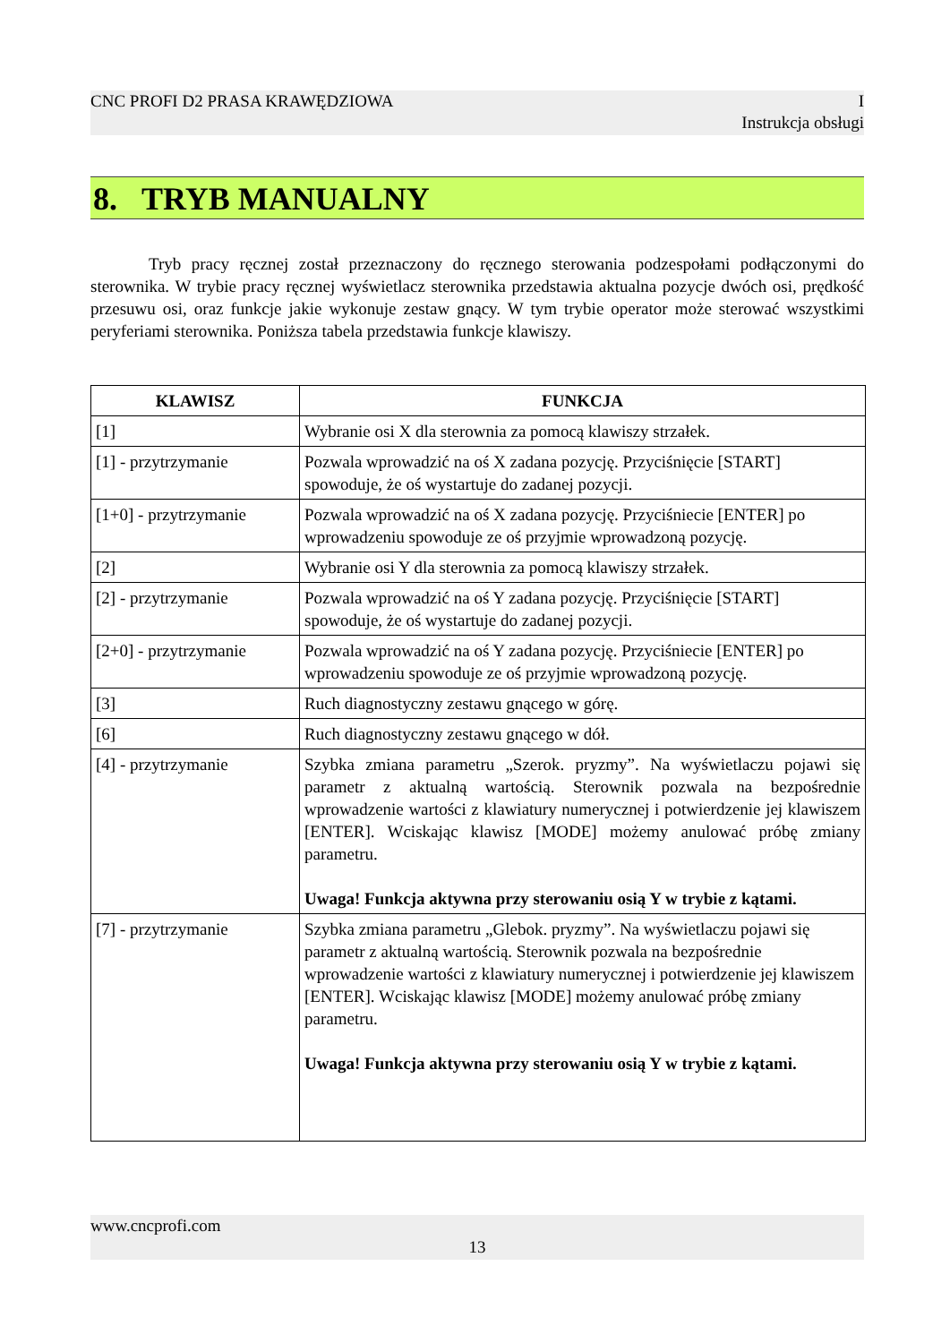CNC PROFI D2 PRASA KRAWĘDZIOWA I
Instrukcja obsługi
8. TRYB MANUALNY
Tryb pracy ręcznej został przeznaczony do ręcznego sterowania podzespołami podłączonymi do sterownika. W trybie pracy ręcznej wyświetlacz sterownika przedstawia aktualna pozycje dwóch osi, prędkość przesuwu osi, oraz funkcje jakie wykonuje zestaw gnący. W tym trybie operator może sterować wszystkimi peryferiami sterownika. Poniższa tabela przedstawia funkcje klawiszy.
| KLAWISZ | FUNKCJA |
| --- | --- |
| [1] | Wybranie osi X dla sterownia za pomocą klawiszy strzałek. |
| [1] - przytrzymanie | Pozwala wprowadzić na oś X zadana pozycję. Przyciśnięcie [START] spowoduje, że oś wystartuje do zadanej pozycji. |
| [1+0] - przytrzymanie | Pozwala wprowadzić na oś X zadana pozycję. Przyciśniecie [ENTER] po wprowadzeniu spowoduje ze oś przyjmie wprowadzoną pozycję. |
| [2] | Wybranie osi Y dla sterownia za pomocą klawiszy strzałek. |
| [2] - przytrzymanie | Pozwala wprowadzić na oś Y zadana pozycję. Przyciśnięcie [START] spowoduje, że oś wystartuje do zadanej pozycji. |
| [2+0] - przytrzymanie | Pozwala wprowadzić na oś Y zadana pozycję. Przyciśniecie [ENTER] po wprowadzeniu spowoduje ze oś przyjmie wprowadzoną pozycję. |
| [3] | Ruch diagnostyczny zestawu gnącego w górę. |
| [6] | Ruch diagnostyczny zestawu gnącego w dół. |
| [4] - przytrzymanie | Szybka zmiana parametru „Szerok. pryzmy”. Na wyświetlaczu pojawi się parametr z aktualną wartością. Sterownik pozwala na bezpośrednie wprowadzenie wartości z klawiatury numerycznej i potwierdzenie jej klawiszem [ENTER]. Wciskając klawisz [MODE] możemy anulować próbę zmiany parametru. Uwaga! Funkcja aktywna przy sterowaniu osią Y w trybie z kątami. |
| [7] - przytrzymanie | Szybka zmiana parametru „Glebok. pryzmy”. Na wyświetlaczu pojawi się parametr z aktualną wartością. Sterownik pozwala na bezpośrednie wprowadzenie wartości z klawiatury numerycznej i potwierdzenie jej klawiszem [ENTER]. Wciskając klawisz [MODE] możemy anulować próbę zmiany parametru. Uwaga! Funkcja aktywna przy sterowaniu osią Y w trybie z kątami. |
www.cncprofi.com
13